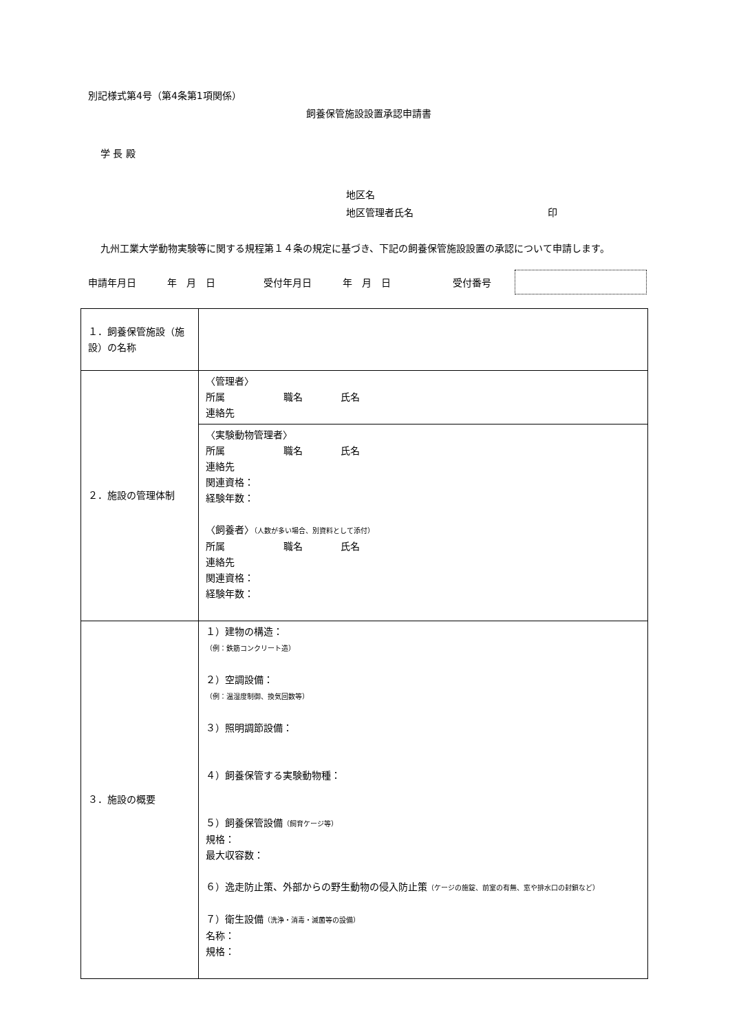別記様式第4号（第4条第1項関係）
飼養保管施設設置承認申請書
学 長 殿
地区名
地区管理者氏名 印
九州工業大学動物実験等に関する規程第１４条の規定に基づき、下記の飼養保管施設設置の承認について申請します。
申請年月日 年　月　日 受付年月日 年　月　日 受付番号
| １．飼養保管施設（施設）の名称 | |
| ２．施設の管理体制 | 〈管理者〉 所属 職名 氏名 連絡先 |
| | 〈実験動物管理者〉 所属 職名 氏名 連絡先 関連資格： 経験年数： 〈飼養者〉 （人数が多い場合、別資料として添付） 所属 職名 氏名 連絡先 関連資格： 経験年数： |
| ３．施設の概要 | １）建物の構造： （例：鉄筋コンクリート造） ２）空調設備： （例：温湿度制御、換気回数等） ３）照明調節設備： ４）飼養保管する実験動物種： ５）飼養保管設備 （飼育ケージ等） 規格： 最大収容数： ６）逸走防止策、外部からの野生動物の侵入防止策 （ケージの施錠、前室の有無、窓や排水口の封鎖など） ７）衛生設備 （洗浄・消毒・滅菌等の設備） 名称： 規格： |